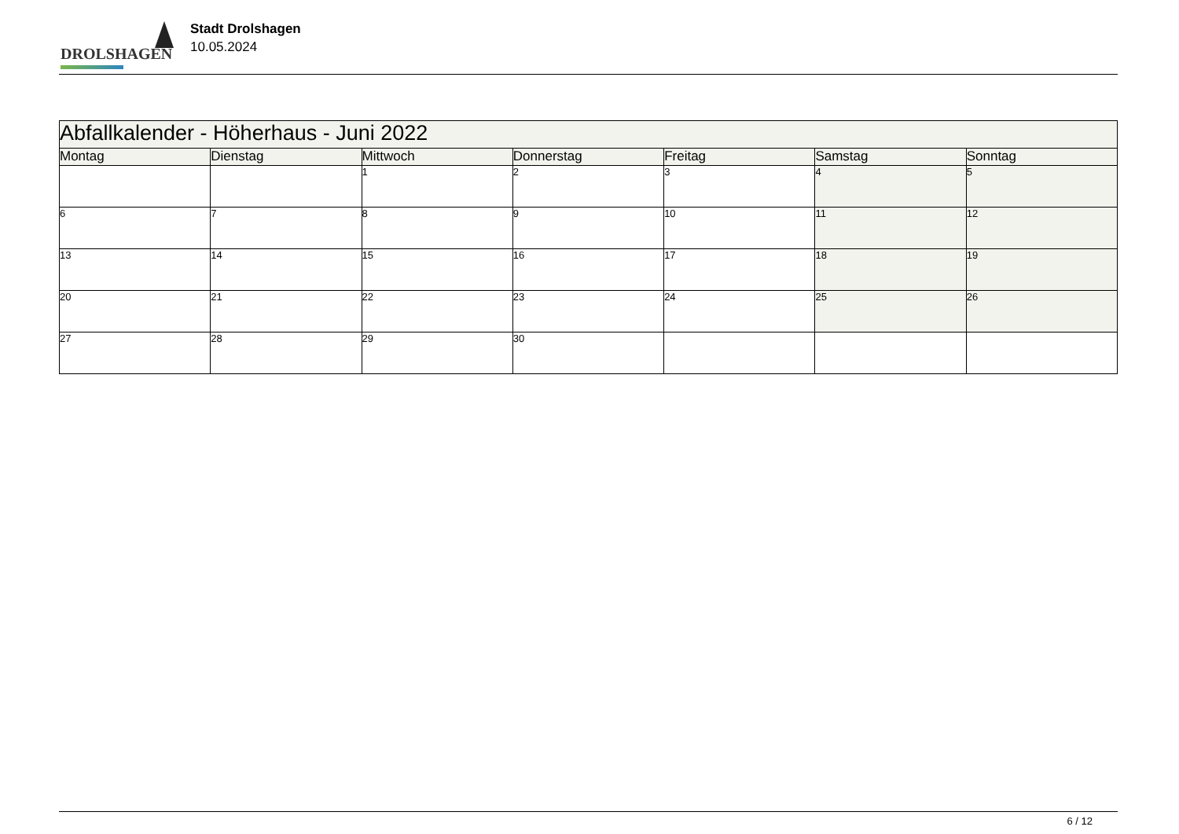DROLSHAGEN
Stadt Drolshagen
10.05.2024
| Abfallkalender - Höherhaus - Juni 2022 | | | | | | |
| Montag | Dienstag | Mittwoch | Donnerstag | Freitag | Samstag | Sonntag |
| | | 1 | 2 | 3 | 4 | 5 |
| 6 | 7 | 8 | 9 | 10 | 11 | 12 |
| 13 | 14 | 15 | 16 | 17 | 18 | 19 |
| 20 | 21 | 22 | 23 | 24 | 25 | 26 |
| 27 | 28 | 29 | 30 | | | |
6 / 12